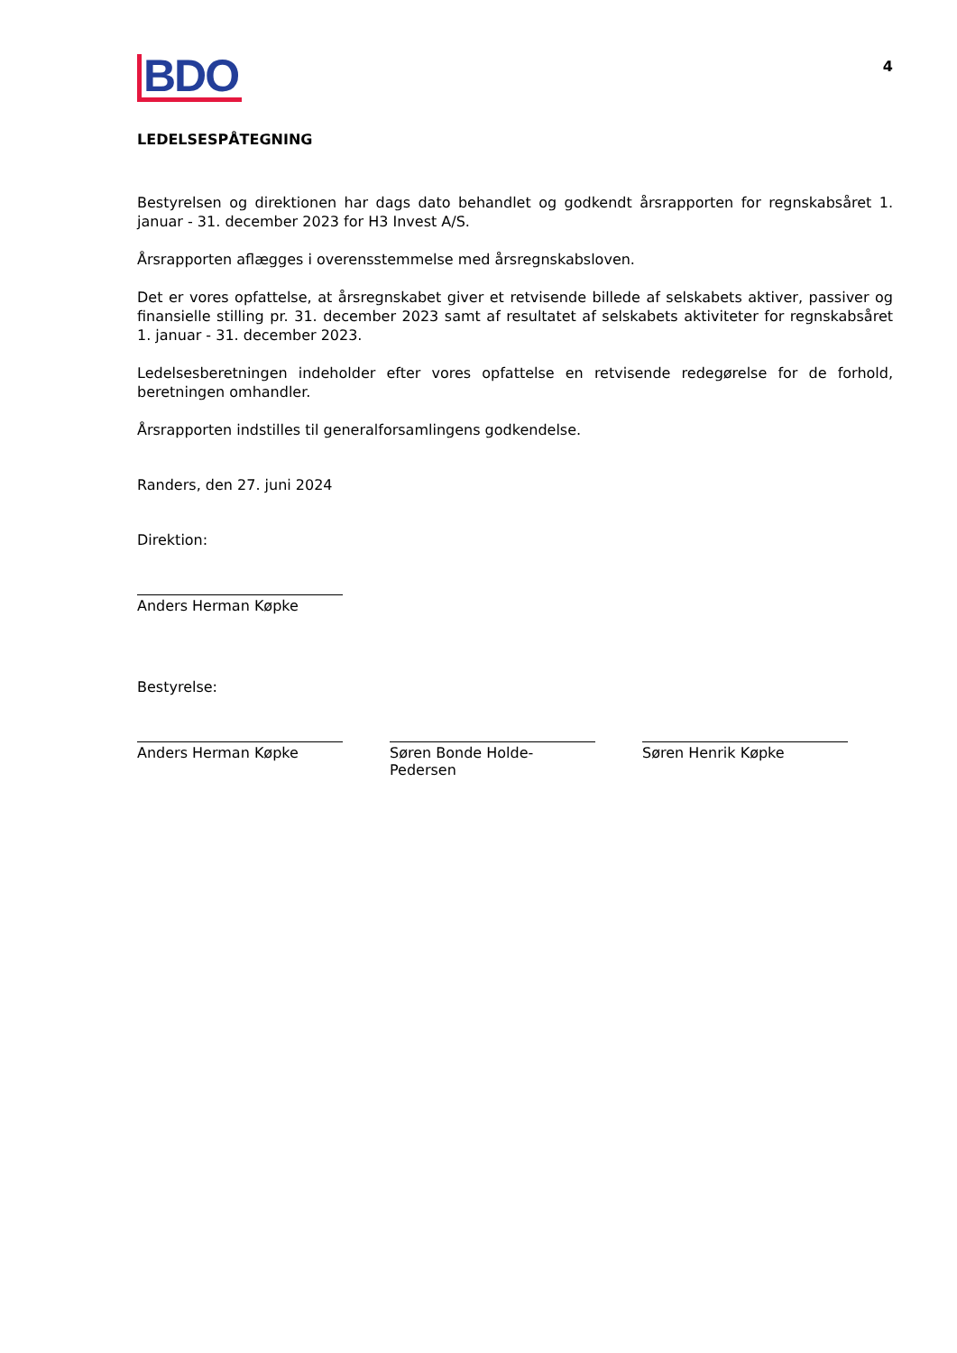BDO
4
LEDELSESPÅTEGNING
Bestyrelsen og direktionen har dags dato behandlet og godkendt årsrapporten for regnskabsåret 1. januar - 31. december 2023 for H3 Invest A/S.
Årsrapporten aflægges i overensstemmelse med årsregnskabsloven.
Det er vores opfattelse, at årsregnskabet giver et retvisende billede af selskabets aktiver, passiver og finansielle stilling pr. 31. december 2023 samt af resultatet af selskabets aktiviteter for regnskabsåret 1. januar - 31. december 2023.
Ledelsesberetningen indeholder efter vores opfattelse en retvisende redegørelse for de forhold, beretningen omhandler.
Årsrapporten indstilles til generalforsamlingens godkendelse.
Randers, den 27. juni 2024
Direktion:
Anders Herman Køpke
Bestyrelse:
Anders Herman Køpke Søren Bonde Holde-Pedersen
Søren Henrik Køpke